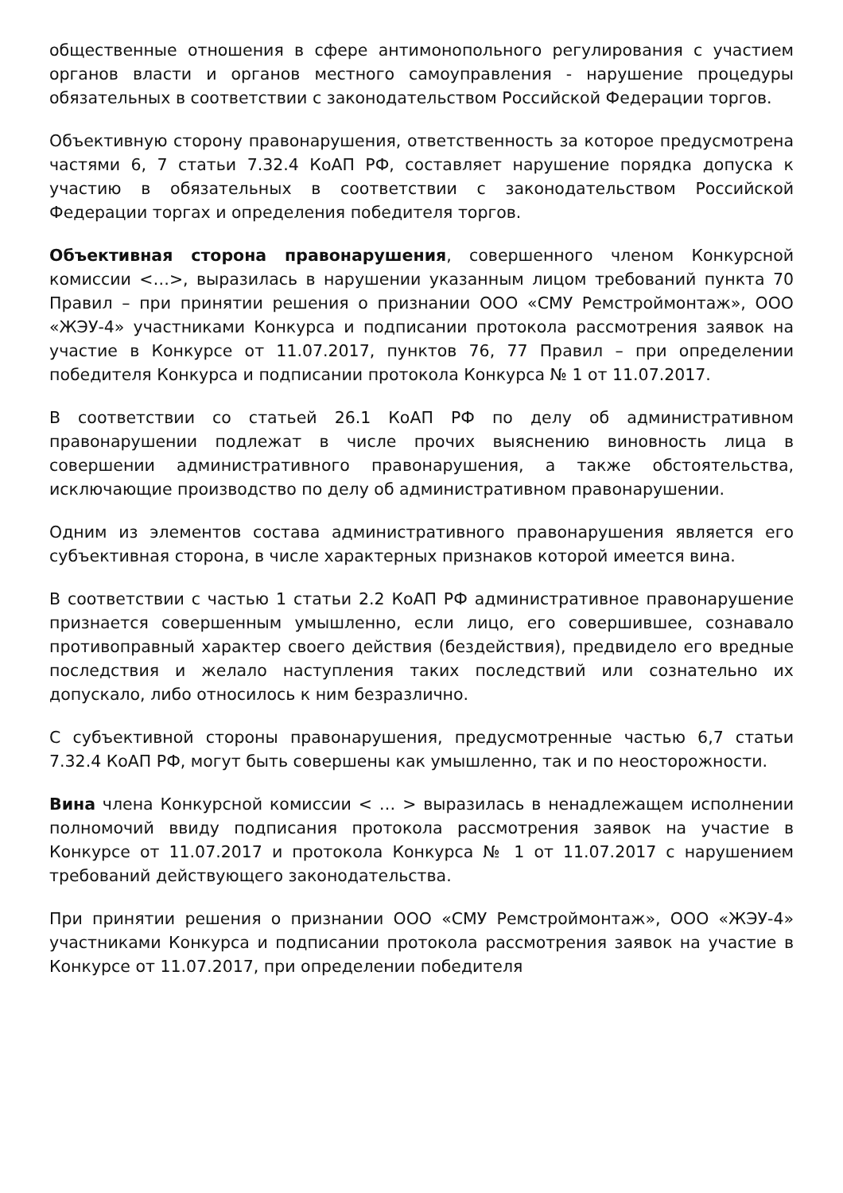общественные отношения в сфере антимонопольного регулирования с участием органов власти и органов местного самоуправления - нарушение процедуры обязательных в соответствии с законодательством Российской Федерации торгов.
Объективную сторону правонарушения, ответственность за которое предусмотрена частями 6, 7 статьи 7.32.4 КоАП РФ, составляет нарушение порядка допуска к участию в обязательных в соответствии с законодательством Российской Федерации торгах и определения победителя торгов.
Объективная сторона правонарушения, совершенного членом Конкурсной комиссии <…>, выразилась в нарушении указанным лицом требований пункта 70 Правил – при принятии решения о признании ООО «СМУ Ремстроймонтаж», ООО «ЖЭУ-4» участниками Конкурса и подписании протокола рассмотрения заявок на участие в Конкурсе от 11.07.2017, пунктов 76, 77 Правил – при определении победителя Конкурса и подписании протокола Конкурса № 1 от 11.07.2017.
В соответствии со статьей 26.1 КоАП РФ по делу об административном правонарушении подлежат в числе прочих выяснению виновность лица в совершении административного правонарушения, а также обстоятельства, исключающие производство по делу об административном правонарушении.
Одним из элементов состава административного правонарушения является его субъективная сторона, в числе характерных признаков которой имеется вина.
В соответствии с частью 1 статьи 2.2 КоАП РФ административное правонарушение признается совершенным умышленно, если лицо, его совершившее, сознавало противоправный характер своего действия (бездействия), предвидело его вредные последствия и желало наступления таких последствий или сознательно их допускало, либо относилось к ним безразлично.
С субъективной стороны правонарушения, предусмотренные частью 6,7 статьи 7.32.4 КоАП РФ, могут быть совершены как умышленно, так и по неосторожности.
Вина члена Конкурсной комиссии < … > выразилась в ненадлежащем исполнении полномочий ввиду подписания протокола рассмотрения заявок на участие в Конкурсе от 11.07.2017 и протокола Конкурса № 1 от 11.07.2017 с нарушением требований действующего законодательства.
При принятии решения о признании ООО «СМУ Ремстроймонтаж», ООО «ЖЭУ-4» участниками Конкурса и подписании протокола рассмотрения заявок на участие в Конкурсе от 11.07.2017, при определении победителя